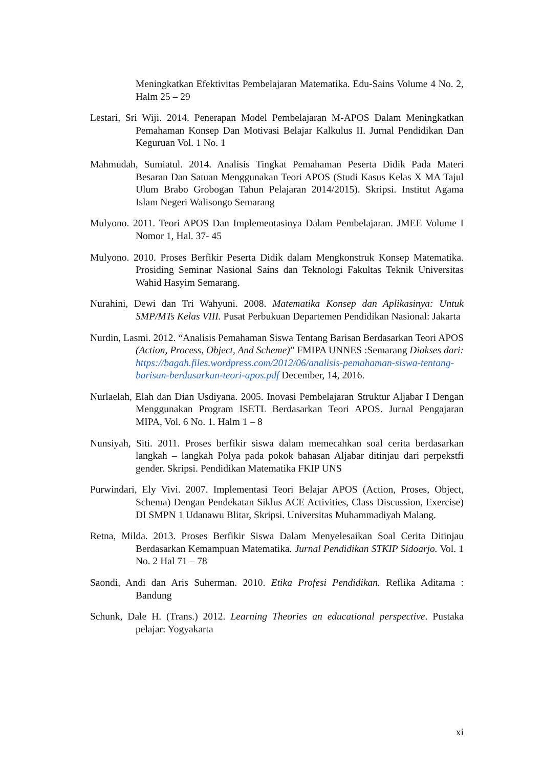Meningkatkan Efektivitas Pembelajaran Matematika. Edu-Sains Volume 4 No. 2, Halm 25 – 29
Lestari, Sri Wiji. 2014. Penerapan Model Pembelajaran M-APOS Dalam Meningkatkan Pemahaman Konsep Dan Motivasi Belajar Kalkulus II. Jurnal Pendidikan Dan Keguruan Vol. 1 No. 1
Mahmudah, Sumiatul. 2014. Analisis Tingkat Pemahaman Peserta Didik Pada Materi Besaran Dan Satuan Menggunakan Teori APOS (Studi Kasus Kelas X MA Tajul Ulum Brabo Grobogan Tahun Pelajaran 2014/2015). Skripsi. Institut Agama Islam Negeri Walisongo Semarang
Mulyono. 2011. Teori APOS Dan Implementasinya Dalam Pembelajaran. JMEE Volume I Nomor 1, Hal. 37- 45
Mulyono. 2010. Proses Berfikir Peserta Didik dalam Mengkonstruk Konsep Matematika. Prosiding Seminar Nasional Sains dan Teknologi Fakultas Teknik Universitas Wahid Hasyim Semarang.
Nurahini, Dewi dan Tri Wahyuni. 2008. Matematika Konsep dan Aplikasinya: Untuk SMP/MTs Kelas VIII. Pusat Perbukuan Departemen Pendidikan Nasional: Jakarta
Nurdin, Lasmi. 2012. “Analisis Pemahaman Siswa Tentang Barisan Berdasarkan Teori APOS (Action, Process, Object, And Scheme)” FMIPA UNNES :Semarang Diakses dari: https://bagah.files.wordpress.com/2012/06/analisis-pemahaman-siswa-tentang-barisan-berdasarkan-teori-apos.pdf December, 14, 2016.
Nurlaelah, Elah dan Dian Usdiyana. 2005. Inovasi Pembelajaran Struktur Aljabar I Dengan Menggunakan Program ISETL Berdasarkan Teori APOS. Jurnal Pengajaran MIPA, Vol. 6 No. 1. Halm 1 – 8
Nunsiyah, Siti. 2011. Proses berfikir siswa dalam memecahkan soal cerita berdasarkan langkah – langkah Polya pada pokok bahasan Aljabar ditinjau dari perpekstfi gender. Skripsi. Pendidikan Matematika FKIP UNS
Purwindari, Ely Vivi. 2007. Implementasi Teori Belajar APOS (Action, Proses, Object, Schema) Dengan Pendekatan Siklus ACE Activities, Class Discussion, Exercise) DI SMPN 1 Udanawu Blitar, Skripsi. Universitas Muhammadiyah Malang.
Retna, Milda. 2013. Proses Berfikir Siswa Dalam Menyelesaikan Soal Cerita Ditinjau Berdasarkan Kemampuan Matematika. Jurnal Pendidikan STKIP Sidoarjo. Vol. 1 No. 2 Hal 71 – 78
Saondi, Andi dan Aris Suherman. 2010. Etika Profesi Pendidikan. Reflika Aditama : Bandung
Schunk, Dale H. (Trans.) 2012. Learning Theories an educational perspective. Pustaka pelajar: Yogyakarta
xi